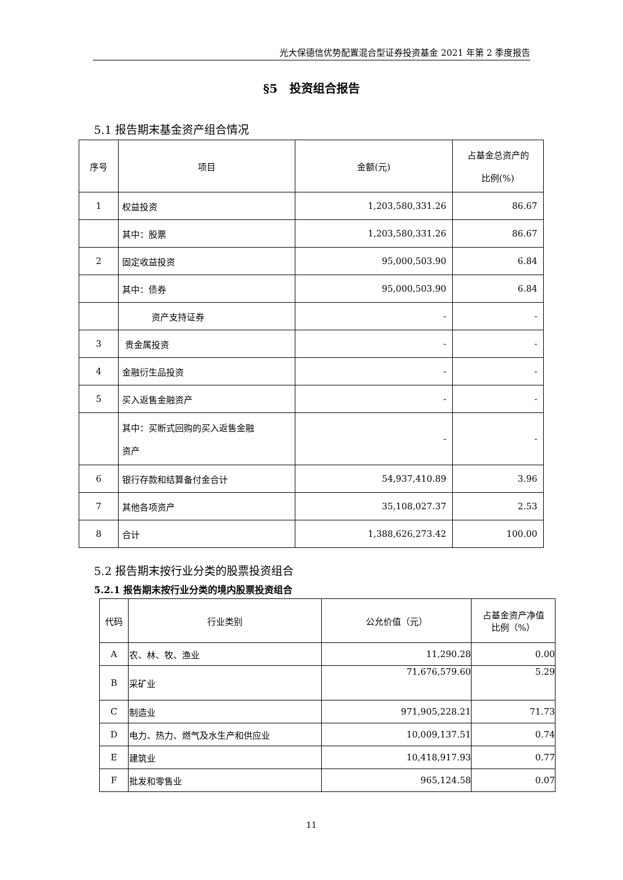光大保德信优势配置混合型证券投资基金 2021 年第 2 季度报告
§5　投资组合报告
5.1 报告期末基金资产组合情况
| 序号 | 项目 | 金额(元) | 占基金总资产的 比例(%) |
| --- | --- | --- | --- |
| 1 | 权益投资 | 1,203,580,331.26 | 86.67 |
| | 其中：股票 | 1,203,580,331.26 | 86.67 |
| 2 | 固定收益投资 | 95,000,503.90 | 6.84 |
| | 其中：债券 | 95,000,503.90 | 6.84 |
| | 资产支持证券 | - | - |
| 3 | 贵金属投资 | - | - |
| 4 | 金融衍生品投资 | - | - |
| 5 | 买入返售金融资产 | - | - |
| | 其中：买断式回购的买入返售金融 资产 | - | - |
| 6 | 银行存款和结算备付金合计 | 54,937,410.89 | 3.96 |
| 7 | 其他各项资产 | 35,108,027.37 | 2.53 |
| 8 | 合计 | 1,388,626,273.42 | 100.00 |
5.2 报告期末按行业分类的股票投资组合
5.2.1 报告期末按行业分类的境内股票投资组合
| 代码 | 行业类别 | 公允价值（元） | 占基金资产净值 比例（%） |
| --- | --- | --- | --- |
| A | 农、林、牧、渔业 | 11,290.28 | 0.00 |
| B | 采矿业 | 71,676,579.60 | 5.29 |
| C | 制造业 | 971,905,228.21 | 71.73 |
| D | 电力、热力、燃气及水生产和供应业 | 10,009,137.51 | 0.74 |
| E | 建筑业 | 10,418,917.93 | 0.77 |
| F | 批发和零售业 | 965,124.58 | 0.07 |
11